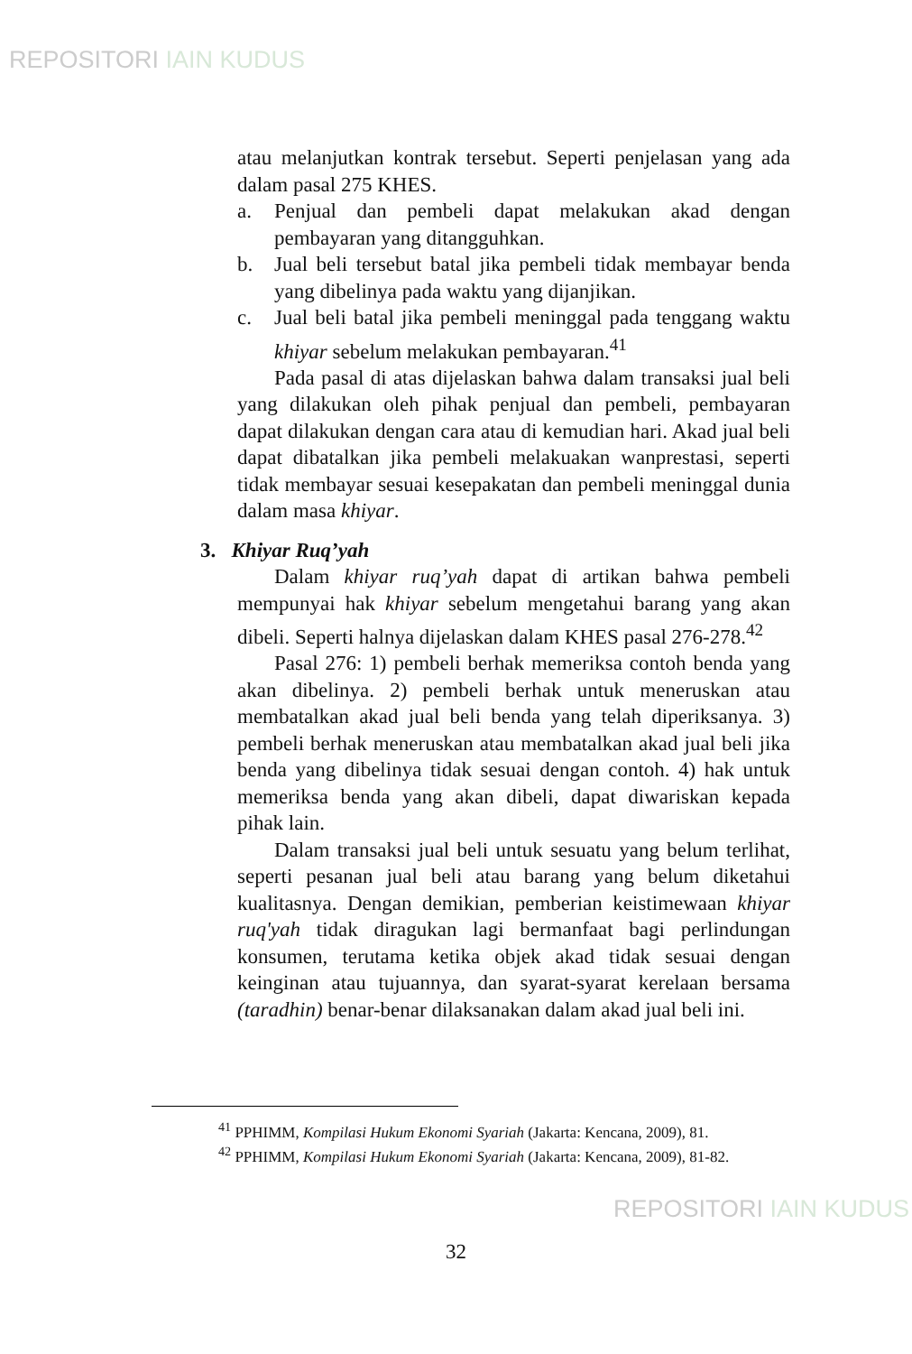REPOSITORI IAIN KUDUS
atau melanjutkan kontrak tersebut. Seperti penjelasan yang ada dalam pasal 275 KHES.
a. Penjual dan pembeli dapat melakukan akad dengan pembayaran yang ditangguhkan.
b. Jual beli tersebut batal jika pembeli tidak membayar benda yang dibelinya pada waktu yang dijanjikan.
c. Jual beli batal jika pembeli meninggal pada tenggang waktu khiyar sebelum melakukan pembayaran.<sup>41</sup>
Pada pasal di atas dijelaskan bahwa dalam transaksi jual beli yang dilakukan oleh pihak penjual dan pembeli, pembayaran dapat dilakukan dengan cara atau di kemudian hari. Akad jual beli dapat dibatalkan jika pembeli melakuakan wanprestasi, seperti tidak membayar sesuai kesepakatan dan pembeli meninggal dunia dalam masa khiyar.
3. Khiyar Ruq’yah
Dalam khiyar ruq’yah dapat di artikan bahwa pembeli mempunyai hak khiyar sebelum mengetahui barang yang akan dibeli. Seperti halnya dijelaskan dalam KHES pasal 276-278.<sup>42</sup>
Pasal 276: 1) pembeli berhak memeriksa contoh benda yang akan dibelinya. 2) pembeli berhak untuk meneruskan atau membatalkan akad jual beli benda yang telah diperiksanya. 3) pembeli berhak meneruskan atau membatalkan akad jual beli jika benda yang dibelinya tidak sesuai dengan contoh. 4) hak untuk memeriksa benda yang akan dibeli, dapat diwariskan kepada pihak lain.
Dalam transaksi jual beli untuk sesuatu yang belum terlihat, seperti pesanan jual beli atau barang yang belum diketahui kualitasnya. Dengan demikian, pemberian keistimewaan khiyar ruq'yah tidak diragukan lagi bermanfaat bagi perlindungan konsumen, terutama ketika objek akad tidak sesuai dengan keinginan atau tujuannya, dan syarat-syarat kerelaan bersama (taradhin) benar-benar dilaksanakan dalam akad jual beli ini.
<sup>41</sup> PPHIMM, Kompilasi Hukum Ekonomi Syariah (Jakarta: Kencana, 2009), 81.
<sup>42</sup> PPHIMM, Kompilasi Hukum Ekonomi Syariah (Jakarta: Kencana, 2009), 81-82.
32
REPOSITORI IAIN KUDUS